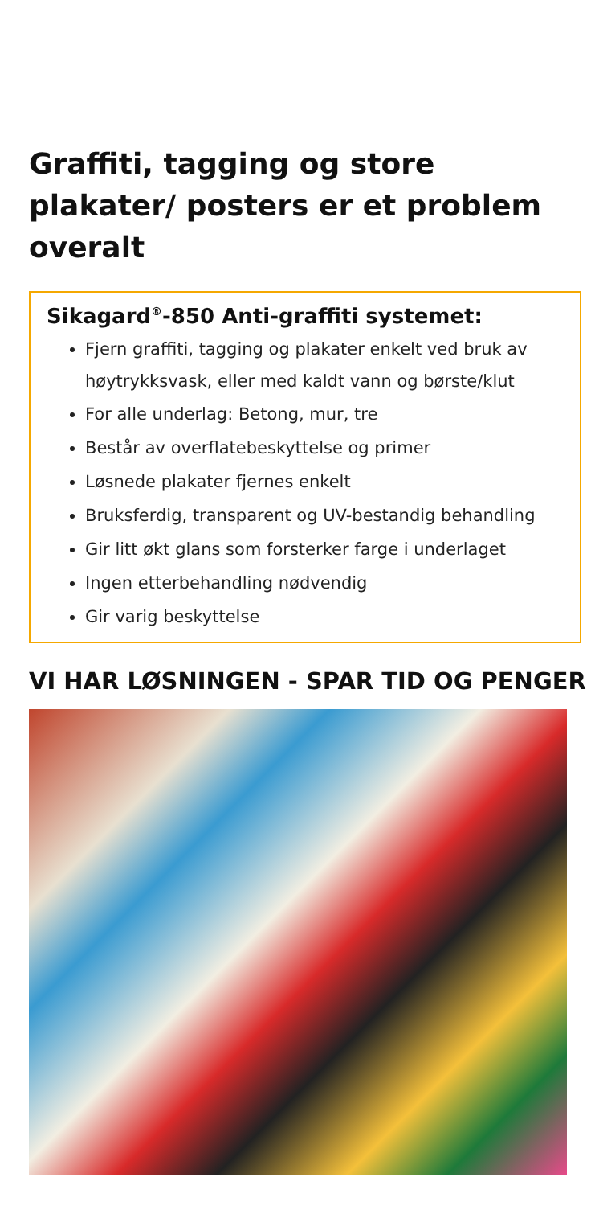Graffiti, tagging og store plakater/ posters er et problem overalt
Sikagard<sup>®</sup>-850 Anti-graffiti systemet:
Fjern graffiti, tagging og plakater enkelt ved bruk av høytrykksvask, eller med kaldt vann og børste/klut
For alle underlag: Betong, mur, tre
Består av overflatebeskyttelse og primer
Løsnede plakater fjernes enkelt
Bruksferdig, transparent og UV-bestandig behandling
Gir litt økt glans som forsterker farge i underlaget
Ingen etterbehandling nødvendig
Gir varig beskyttelse
VI HAR LØSNINGEN - SPAR TID OG PENGER